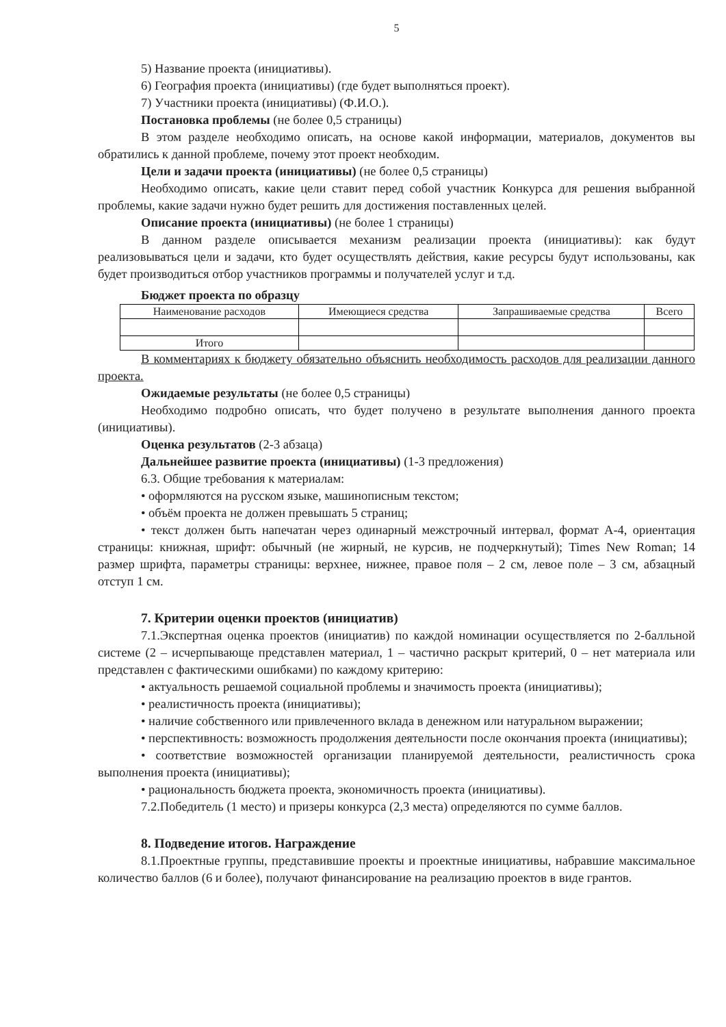5
5) Название проекта (инициативы).
6) География проекта (инициативы) (где будет выполняться проект).
7) Участники проекта (инициативы) (Ф.И.О.).
Постановка проблемы (не более 0,5 страницы)
В этом разделе необходимо описать, на основе какой информации, материалов, документов вы обратились к данной проблеме, почему этот проект необходим.
Цели и задачи проекта (инициативы) (не более 0,5 страницы)
Необходимо описать, какие цели ставит перед собой участник Конкурса для решения выбранной проблемы, какие задачи нужно будет решить для достижения поставленных целей.
Описание проекта (инициативы) (не более 1 страницы)
В данном разделе описывается механизм реализации проекта (инициативы): как будут реализовываться цели и задачи, кто будет осуществлять действия, какие ресурсы будут использованы, как будет производиться отбор участников программы и получателей услуг и т.д.
Бюджет проекта по образцу
| Наименование расходов | Имеющиеся средства | Запрашиваемые средства | Всего |
| --- | --- | --- | --- |
| Итого | | | |
В комментариях к бюджету обязательно объяснить необходимость расходов для реализации данного проекта.
Ожидаемые результаты (не более 0,5 страницы)
Необходимо подробно описать, что будет получено в результате выполнения данного проекта (инициативы).
Оценка результатов (2-3 абзаца)
Дальнейшее развитие проекта (инициативы) (1-3 предложения)
6.3. Общие требования к материалам:
• оформляются на русском языке, машинописным текстом;
• объём проекта не должен превышать 5 страниц;
• текст должен быть напечатан через одинарный межстрочный интервал, формат А-4, ориентация страницы: книжная, шрифт: обычный (не жирный, не курсив, не подчеркнутый); Times New Roman; 14 размер шрифта, параметры страницы: верхнее, нижнее, правое поля – 2 см, левое поле – 3 см, абзацный отступ 1 см.
7. Критерии оценки проектов (инициатив)
7.1.Экспертная оценка проектов (инициатив) по каждой номинации осуществляется по 2-балльной системе (2 – исчерпывающе представлен материал, 1 – частично раскрыт критерий, 0 – нет материала или представлен с фактическими ошибками) по каждому критерию:
• актуальность решаемой социальной проблемы и значимость проекта (инициативы);
• реалистичность проекта (инициативы);
• наличие собственного или привлеченного вклада в денежном или натуральном выражении;
• перспективность: возможность продолжения деятельности после окончания проекта (инициативы);
• соответствие возможностей организации планируемой деятельности, реалистичность срока выполнения проекта (инициативы);
• рациональность бюджета проекта, экономичность проекта (инициативы).
7.2.Победитель (1 место) и призеры конкурса (2,3 места) определяются по сумме баллов.
8. Подведение итогов. Награждение
8.1.Проектные группы, представившие проекты и проектные инициативы, набравшие максимальное количество баллов (6 и более), получают финансирование на реализацию проектов в виде грантов.